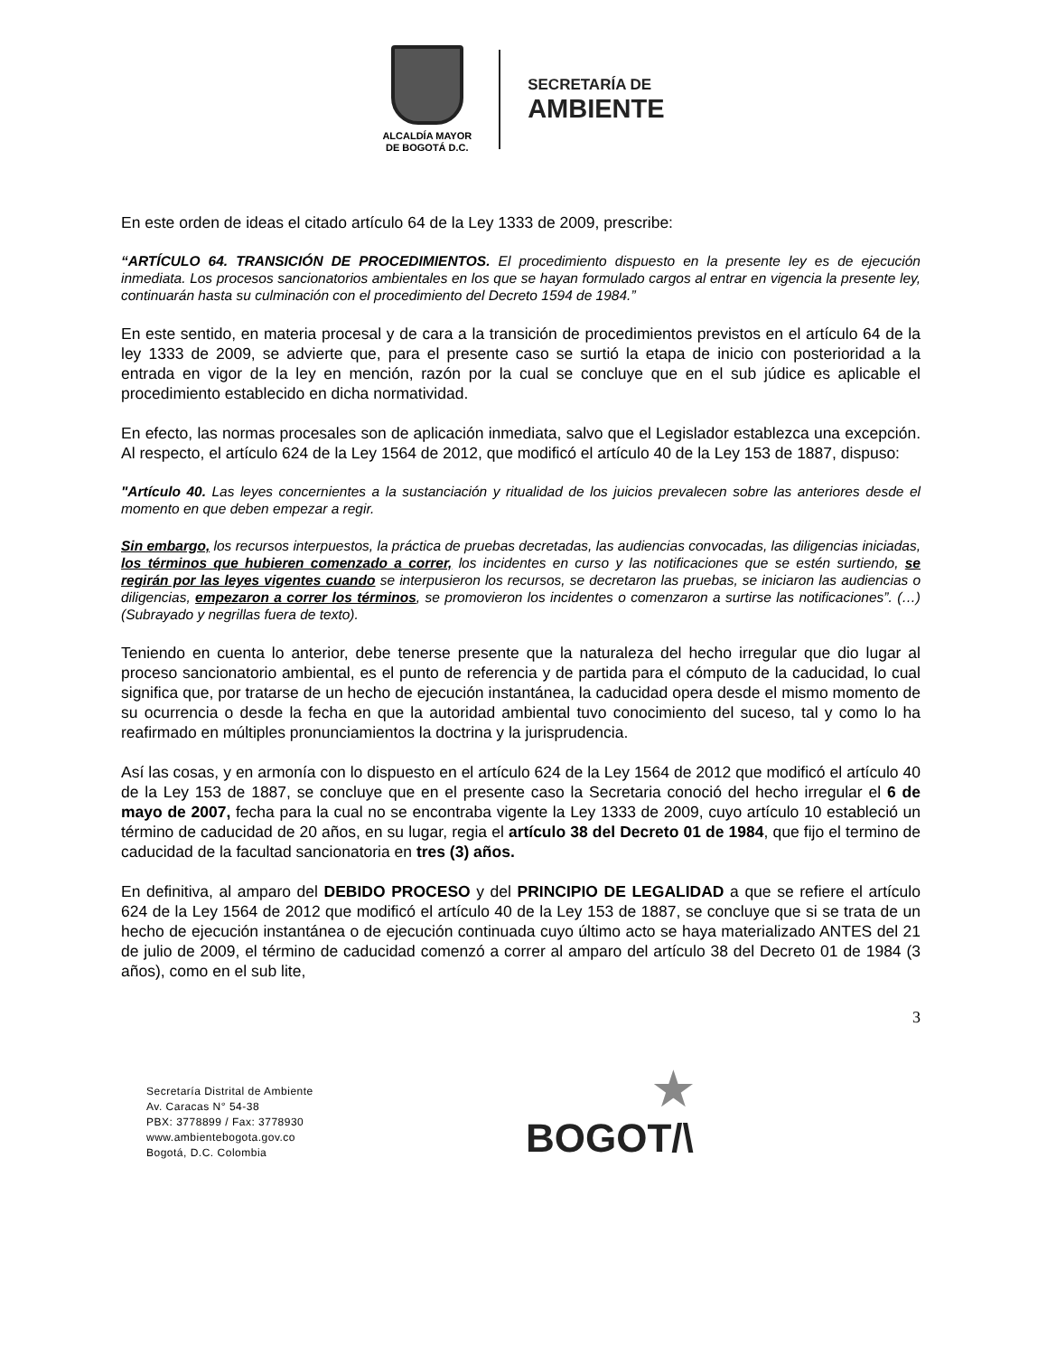ALCALDÍA MAYOR
DE BOGOTÁ D.C.
SECRETARÍA DE
AMBIENTE
En este orden de ideas el citado artículo 64 de la Ley 1333 de 2009, prescribe:
“ARTÍCULO 64. TRANSICIÓN DE PROCEDIMIENTOS. El procedimiento dispuesto en la presente ley es de ejecución inmediata. Los procesos sancionatorios ambientales en los que se hayan formulado cargos al entrar en vigencia la presente ley, continuarán hasta su culminación con el procedimiento del Decreto 1594 de 1984.”
En este sentido, en materia procesal y de cara a la transición de procedimientos previstos en el artículo 64 de la ley 1333 de 2009, se advierte que, para el presente caso se surtió la etapa de inicio con posterioridad a la entrada en vigor de la ley en mención, razón por la cual se concluye que en el sub júdice es aplicable el procedimiento establecido en dicha normatividad.
En efecto, las normas procesales son de aplicación inmediata, salvo que el Legislador establezca una excepción. Al respecto, el artículo 624 de la Ley 1564 de 2012, que modificó el artículo 40 de la Ley 153 de 1887, dispuso:
"Artículo 40. Las leyes concernientes a la sustanciación y ritualidad de los juicios prevalecen sobre las anteriores desde el momento en que deben empezar a regir.
Sin embargo, los recursos interpuestos, la práctica de pruebas decretadas, las audiencias convocadas, las diligencias iniciadas, los términos que hubieren comenzado a correr, los incidentes en curso y las notificaciones que se estén surtiendo, se regirán por las leyes vigentes cuando se interpusieron los recursos, se decretaron las pruebas, se iniciaron las audiencias o diligencias, empezaron a correr los términos, se promovieron los incidentes o comenzaron a surtirse las notificaciones”. (…) (Subrayado y negrillas fuera de texto).
Teniendo en cuenta lo anterior, debe tenerse presente que la naturaleza del hecho irregular que dio lugar al proceso sancionatorio ambiental, es el punto de referencia y de partida para el cómputo de la caducidad, lo cual significa que, por tratarse de un hecho de ejecución instantánea, la caducidad opera desde el mismo momento de su ocurrencia o desde la fecha en que la autoridad ambiental tuvo conocimiento del suceso, tal y como lo ha reafirmado en múltiples pronunciamientos la doctrina y la jurisprudencia.
Así las cosas, y en armonía con lo dispuesto en el artículo 624 de la Ley 1564 de 2012 que modificó el artículo 40 de la Ley 153 de 1887, se concluye que en el presente caso la Secretaria conoció del hecho irregular el 6 de mayo de 2007, fecha para la cual no se encontraba vigente la Ley 1333 de 2009, cuyo artículo 10 estableció un término de caducidad de 20 años, en su lugar, regia el artículo 38 del Decreto 01 de 1984, que fijo el termino de caducidad de la facultad sancionatoria en tres (3) años.
En definitiva, al amparo del DEBIDO PROCESO y del PRINCIPIO DE LEGALIDAD a que se refiere el artículo 624 de la Ley 1564 de 2012 que modificó el artículo 40 de la Ley 153 de 1887, se concluye que si se trata de un hecho de ejecución instantánea o de ejecución continuada cuyo último acto se haya materializado ANTES del 21 de julio de 2009, el término de caducidad comenzó a correr al amparo del artículo 38 del Decreto 01 de 1984 (3 años), como en el sub lite,
3
Secretaría Distrital de Ambiente
Av. Caracas N° 54-38
PBX: 3778899 / Fax: 3778930
www.ambientebogota.gov.co
Bogotá, D.C. Colombia
★
BOGOT/\